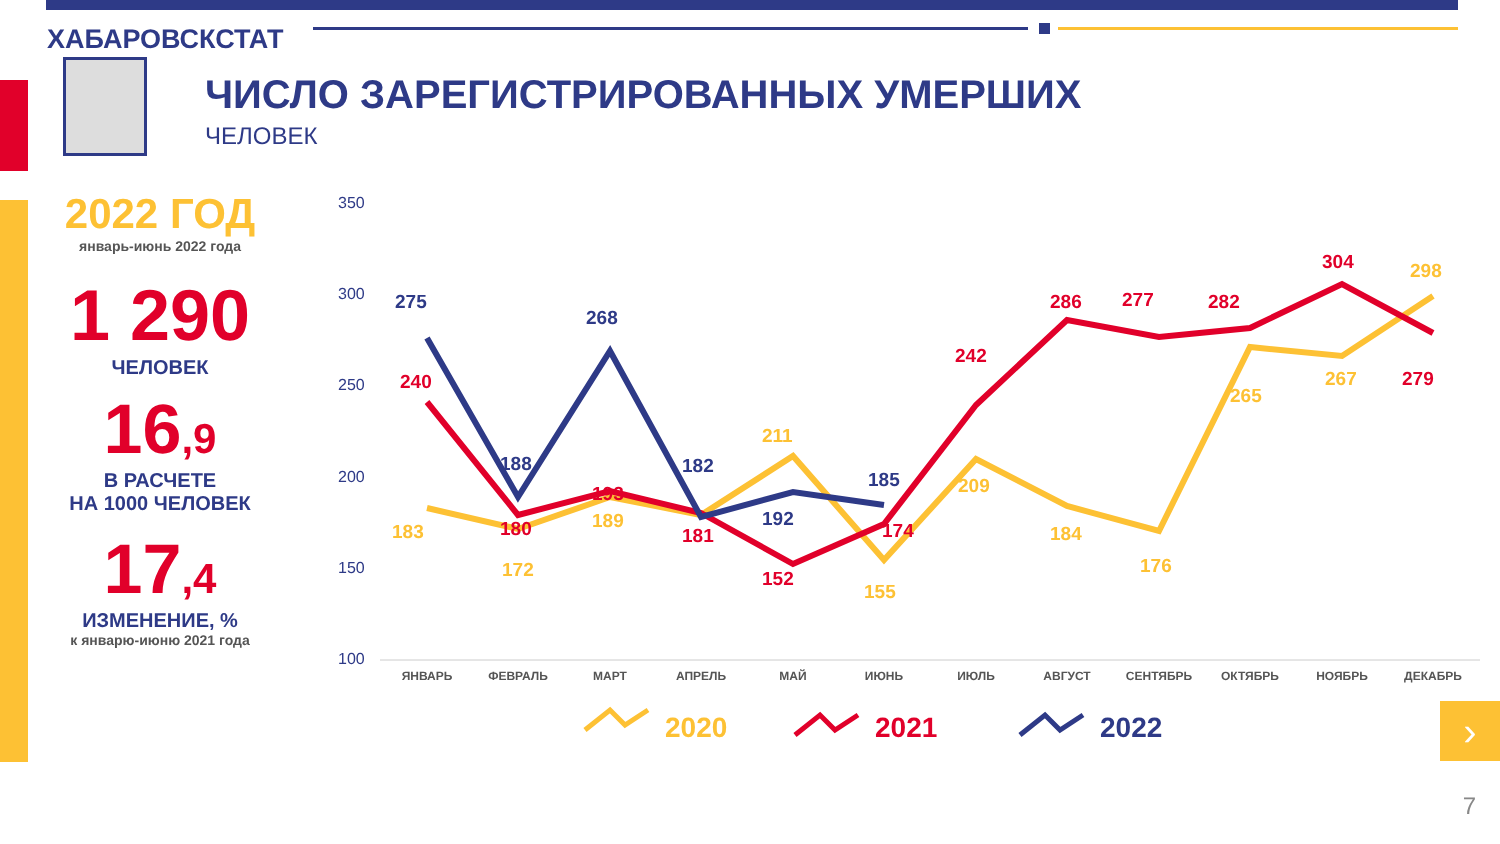ХАБАРОВСКСТАТ
ЧИСЛО ЗАРЕГИСТРИРОВАННЫХ УМЕРШИХ
ЧЕЛОВЕК
2022 ГОД
январь-июнь 2022 года
1 290
ЧЕЛОВЕК
16,9
В РАСЧЕТЕ
НА 1000 ЧЕЛОВЕК
17,4
ИЗМЕНЕНИЕ, %
к январю-июню 2021 года
350
300
250
200
150
100
ЯНВАРЬ
ФЕВРАЛЬ
МАРТ
АПРЕЛЬ
МАЙ
ИЮНЬ
ИЮЛЬ
АВГУСТ
СЕНТЯБРЬ
ОКТЯБРЬ
НОЯБРЬ
ДЕКАБРЬ
183
172
189
211
155
209
184
176
265
267
298
240
180
193
181
152
174
242
286
277
282
304
279
275
188
268
182
192
185
2020
2021
2022
›
7